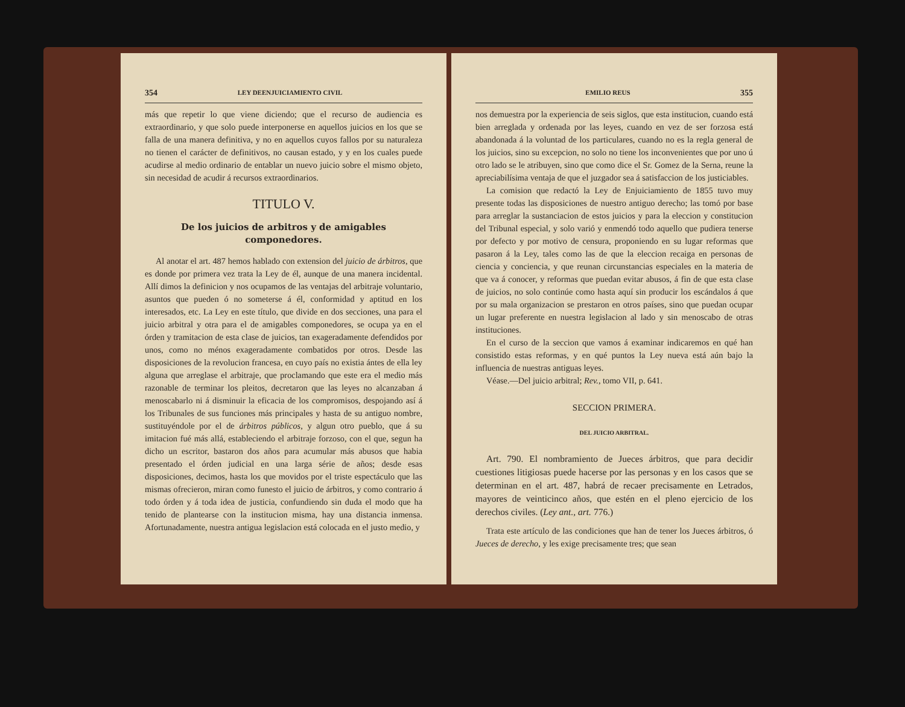354 LEY DEENJUICIAMIENTO CIVIL
más que repetir lo que viene diciendo; que el recurso de audiencia es extraordinario, y que solo puede interponerse en aquellos juicios en los que se falla de una manera definitiva, y no en aquellos cuyos fallos por su naturaleza no tienen el carácter de definitivos, no causan estado, y y en los cuales puede acudirse al medio ordinario de entablar un nuevo juicio sobre el mismo objeto, sin necesidad de acudir á recursos extraordinarios.
TITULO V.
De los juicios de arbitros y de amigables componedores.
Al anotar el art. 487 hemos hablado con extension del juicio de árbitros, que es donde por primera vez trata la Ley de él, aunque de una manera incidental. Allí dimos la definicion y nos ocupamos de las ventajas del arbitraje voluntario, asuntos que pueden ó no someterse á él, conformidad y aptitud en los interesados, etc. La Ley en este título, que divide en dos secciones, una para el juicio arbitral y otra para el de amigables componedores, se ocupa ya en el órden y tramitacion de esta clase de juicios, tan exageradamente defendidos por unos, como no ménos exageradamente combatidos por otros. Desde las disposiciones de la revolucion francesa, en cuyo país no existia ántes de ella ley alguna que arreglase el arbitraje, que proclamando que este era el medio más razonable de terminar los pleitos, decretaron que las leyes no alcanzaban á menoscabarlo ni á disminuir la eficacia de los compromisos, despojando así á los Tribunales de sus funciones más principales y hasta de su antiguo nombre, sustituyéndole por el de árbitros públicos, y algun otro pueblo, que á su imitacion fué más allá, estableciendo el arbitraje forzoso, con el que, segun ha dicho un escritor, bastaron dos años para acumular más abusos que habia presentado el órden judicial en una larga série de años; desde esas disposiciones, decimos, hasta los que movidos por el triste espectáculo que las mismas ofrecieron, miran como funesto el juicio de árbitros, y como contrario á todo órden y á toda idea de justicia, confundiendo sin duda el modo que ha tenido de plantearse con la institucion misma, hay una distancia inmensa. Afortunadamente, nuestra antigua legislacion está colocada en el justo medio, y
EMILIO REUS 355
nos demuestra por la experiencia de seis siglos, que esta institucion, cuando está bien arreglada y ordenada por las leyes, cuando en vez de ser forzosa está abandonada á la voluntad de los particulares, cuando no es la regla general de los juicios, sino su excepcion, no solo no tiene los inconvenientes que por uno ú otro lado se le atribuyen, sino que como dice el Sr. Gomez de la Serna, reune la apreciabilísima ventaja de que el juzgador sea á satisfaccion de los justiciables.
La comision que redactó la Ley de Enjuiciamiento de 1855 tuvo muy presente todas las disposiciones de nuestro antiguo derecho; las tomó por base para arreglar la sustanciacion de estos juicios y para la eleccion y constitucion del Tribunal especial, y solo varió y enmendó todo aquello que pudiera tenerse por defecto y por motivo de censura, proponiendo en su lugar reformas que pasaron á la Ley, tales como las de que la eleccion recaiga en personas de ciencia y conciencia, y que reunan circunstancias especiales en la materia de que va á conocer, y reformas que puedan evitar abusos, á fin de que esta clase de juicios, no solo continúe como hasta aquí sin producir los escándalos á que por su mala organizacion se prestaron en otros países, sino que puedan ocupar un lugar preferente en nuestra legislacion al lado y sin menoscabo de otras instituciones.
En el curso de la seccion que vamos á examinar indicaremos en qué han consistido estas reformas, y en qué puntos la Ley nueva está aún bajo la influencia de nuestras antiguas leyes.
Véase.—Del juicio arbitral; Rev., tomo VII, p. 641.
SECCION PRIMERA.
DEL JUICIO ARBITRAL.
Art. 790. El nombramiento de Jueces árbitros, que para decidir cuestiones litigiosas puede hacerse por las personas y en los casos que se determinan en el art. 487, habrá de recaer precisamente en Letrados, mayores de veinticinco años, que estén en el pleno ejercicio de los derechos civiles. (Ley ant., art. 776.)
Trata este artículo de las condiciones que han de tener los Jueces árbitros, ó Jueces de derecho, y les exige precisamente tres; que sean